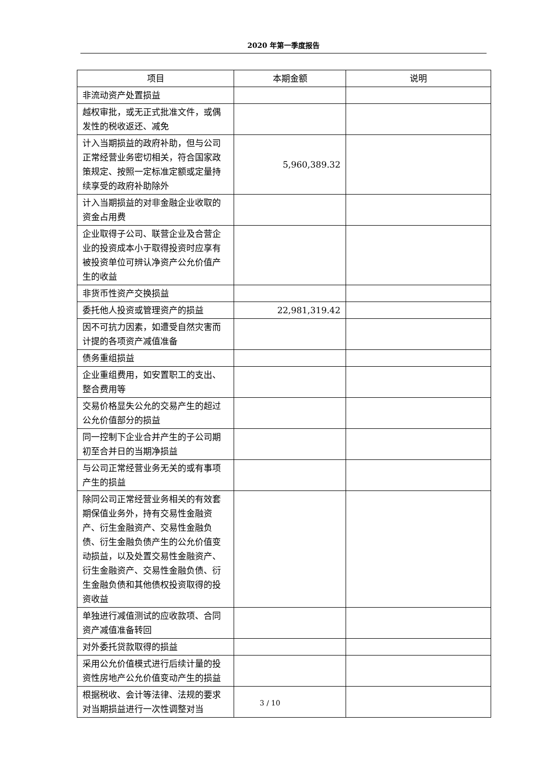2020 年第一季度报告
| 项目 | 本期金额 | 说明 |
| --- | --- | --- |
| 非流动资产处置损益 | | |
| 越权审批，或无正式批准文件，或偶发性的税收返还、减免 | | |
| 计入当期损益的政府补助，但与公司正常经营业务密切相关，符合国家政策规定、按照一定标准定额或定量持续享受的政府补助除外 | 5,960,389.32 | |
| 计入当期损益的对非金融企业收取的资金占用费 | | |
| 企业取得子公司、联营企业及合营企业的投资成本小于取得投资时应享有被投资单位可辨认净资产公允价值产生的收益 | | |
| 非货币性资产交换损益 | | |
| 委托他人投资或管理资产的损益 | 22,981,319.42 | |
| 因不可抗力因素，如遭受自然灾害而计提的各项资产减值准备 | | |
| 债务重组损益 | | |
| 企业重组费用，如安置职工的支出、整合费用等 | | |
| 交易价格显失公允的交易产生的超过公允价值部分的损益 | | |
| 同一控制下企业合并产生的子公司期初至合并日的当期净损益 | | |
| 与公司正常经营业务无关的或有事项产生的损益 | | |
| 除同公司正常经营业务相关的有效套期保值业务外，持有交易性金融资产、衍生金融资产、交易性金融负债、衍生金融负债产生的公允价值变动损益，以及处置交易性金融资产、衍生金融资产、交易性金融负债、衍生金融负债和其他债权投资取得的投资收益 | | |
| 单独进行减值测试的应收款项、合同资产减值准备转回 | | |
| 对外委托贷款取得的损益 | | |
| 采用公允价值模式进行后续计量的投资性房地产公允价值变动产生的损益 | | |
| 根据税收、会计等法律、法规的要求对当期损益进行一次性调整对当 | | |
3 / 10